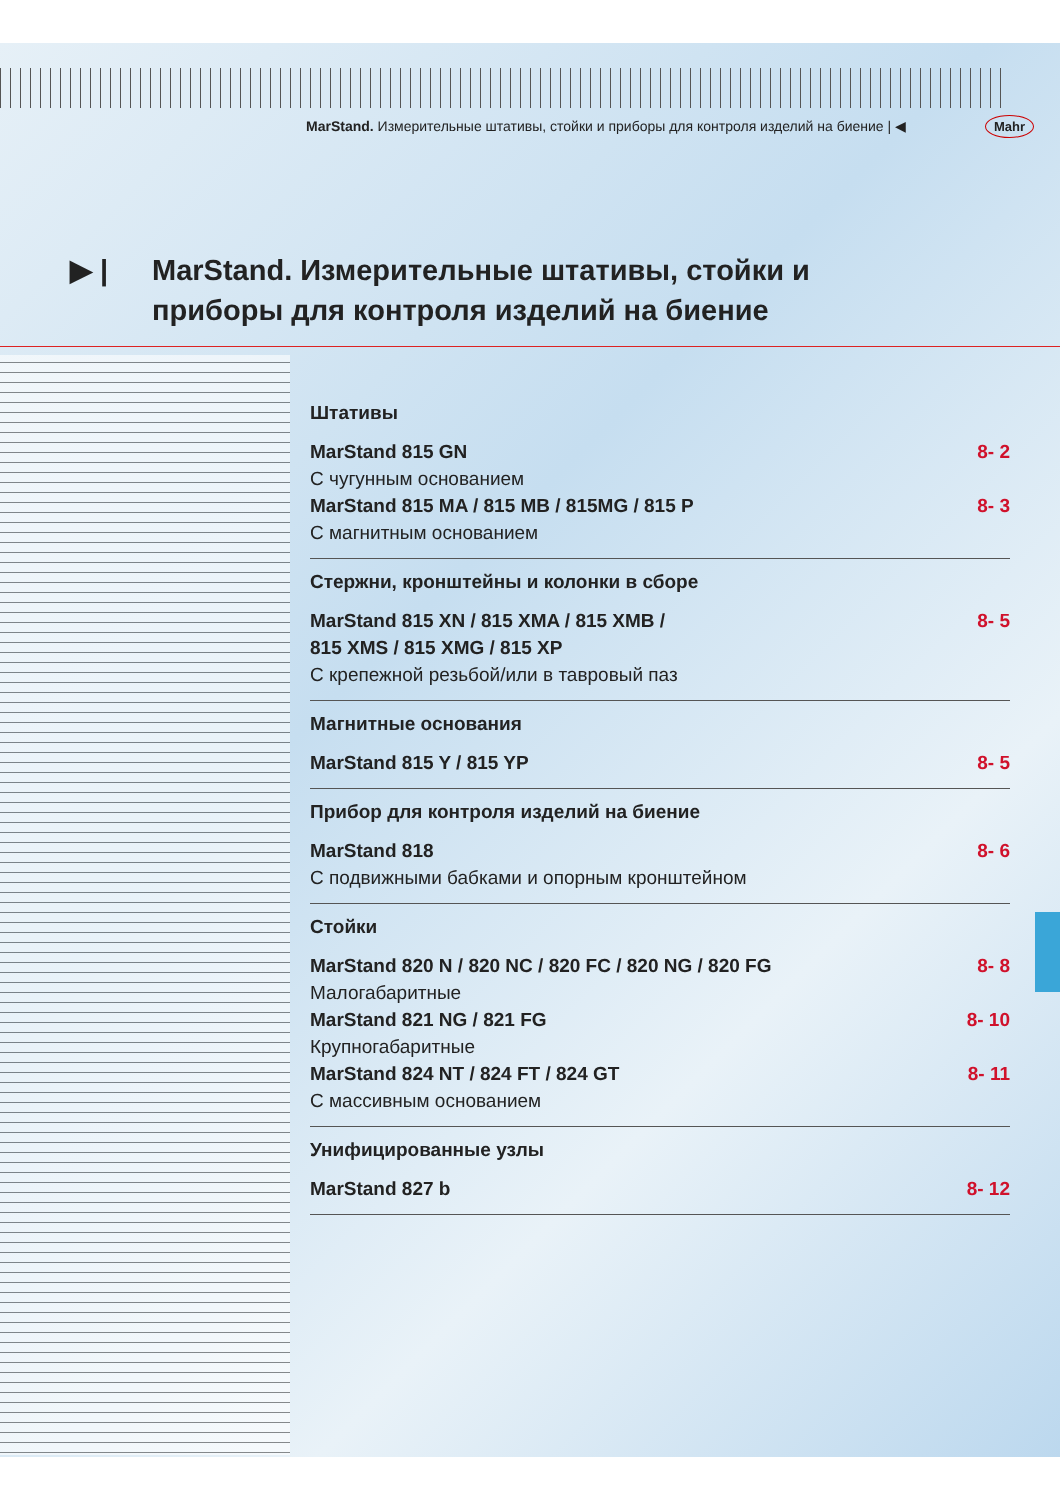MarStand. Измерительные штативы, стойки и приборы для контроля изделий на биение | ◀
Mahr
▶ | MarStand. Измерительные штативы, стойки и
приборы для контроля изделий на биение
Штативы
MarStand 815 GN 8- 2
С чугунным основанием
MarStand 815 MA / 815 MB / 815MG / 815 P 8- 3
С магнитным основанием
Стержни, кронштейны и колонки в сборе
MarStand 815 XN / 815 XMA / 815 XMB /
815 XMS / 815 XMG / 815 XP 8- 5
С крепежной резьбой/или в тавровый паз
Магнитные основания
MarStand 815 Y / 815 YP 8- 5
Прибор для контроля изделий на биение
MarStand 818 8- 6
С подвижными бабками и опорным кронштейном
Стойки
MarStand 820 N / 820 NC / 820 FC / 820 NG / 820 FG 8- 8
Малогабаритные
MarStand 821 NG / 821 FG 8- 10
Крупногабаритные
MarStand 824 NT / 824 FT / 824 GT 8- 11
С массивным основанием
Унифицированные узлы
MarStand 827 b 8- 12